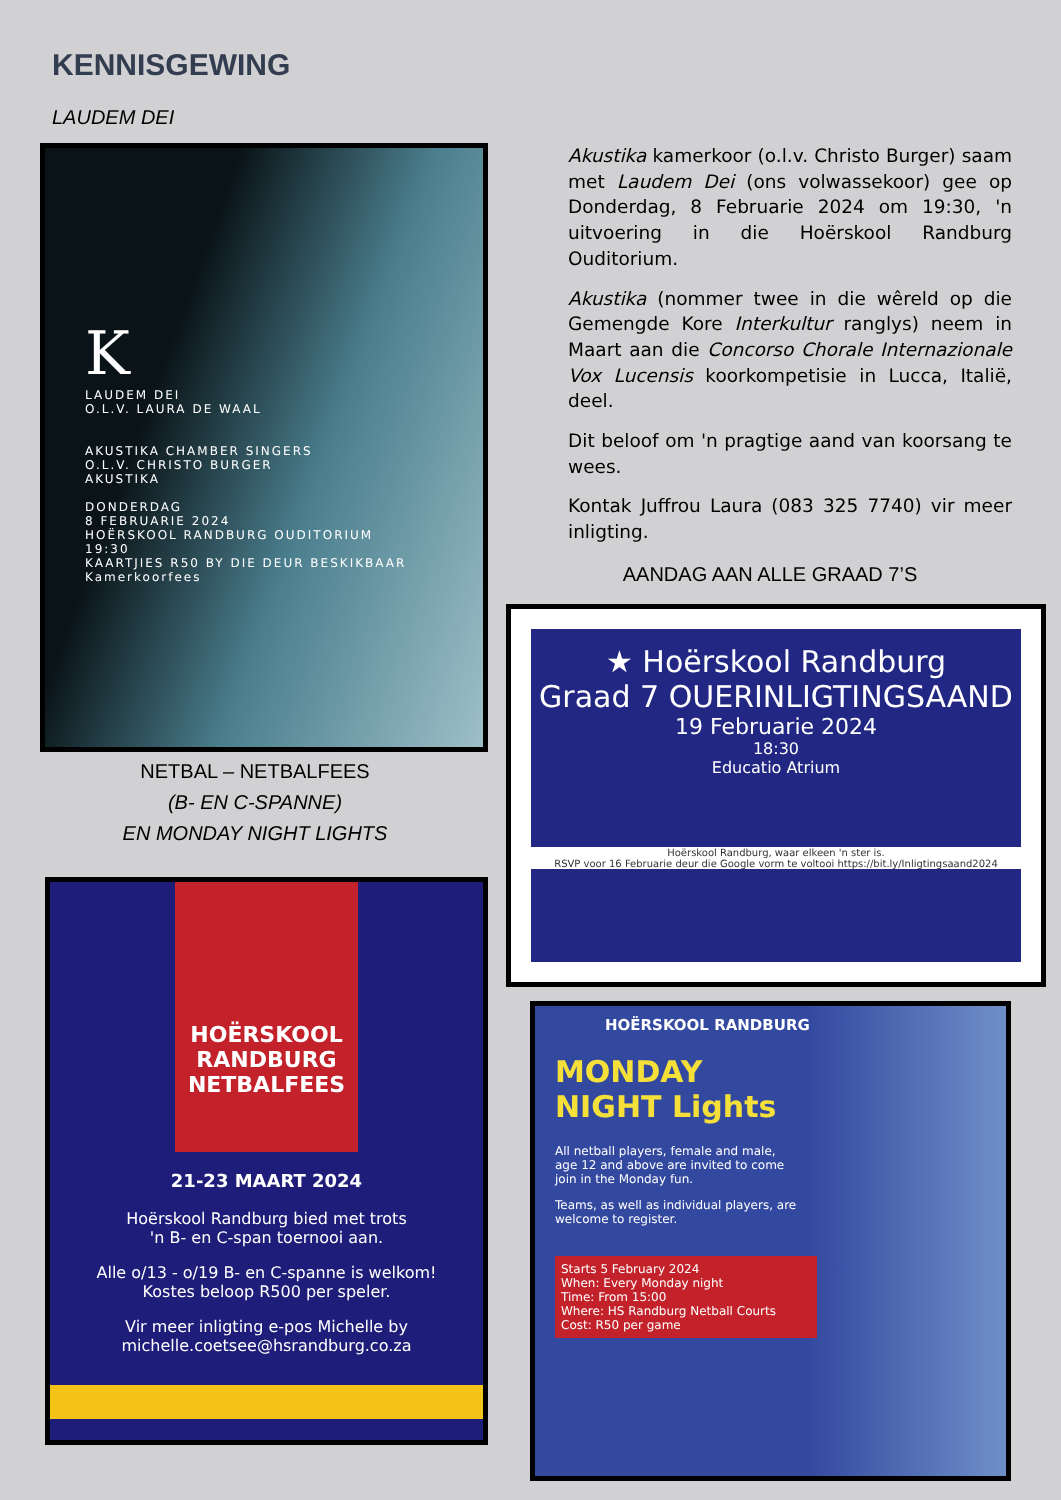KENNISGEWING
LAUDEM DEI
K
LAUDEM DEI
O.L.V. LAURA DE WAAL
AKUSTIKA CHAMBER SINGERS
O.L.V. CHRISTO BURGER
AKUSTIKA
DONDERDAG
8 FEBRUARIE 2024
HOËRSKOOL RANDBURG OUDITORIUM
19:30
KAARTJIES R50 BY DIE DEUR BESKIKBAAR
Kamerkoorfees
Akustika kamerkoor (o.l.v. Christo Burger) saam met Laudem Dei (ons volwassekoor) gee op Donderdag, 8 Februarie 2024 om 19:30, 'n uitvoering in die Hoërskool Randburg Ouditorium.
Akustika (nommer twee in die wêreld op die Gemengde Kore Interkultur ranglys) neem in Maart aan die Concorso Chorale Internazionale Vox Lucensis koorkompetisie in Lucca, Italië, deel.
Dit beloof om 'n pragtige aand van koorsang te wees.
Kontak Juffrou Laura (083 325 7740) vir meer inligting.
AANDAG AAN ALLE GRAAD 7’S
★ Hoërskool Randburg
Graad 7 OUERINLIGTINGSAAND
19 Februarie 2024
18:30
Educatio Atrium
Hoërskool Randburg, waar elkeen 'n ster is.
RSVP voor 16 Februarie deur die Google vorm te voltooi https://bit.ly/Inligtingsaand2024
NETBAL – NETBALFEES
(B- EN C-SPANNE)
EN MONDAY NIGHT LIGHTS
HOËRSKOOL
RANDBURG
NETBALFEES
21-23 MAART 2024
Hoërskool Randburg bied met trots
'n B- en C-span toernooi aan.
Alle o/13 - o/19 B- en C-spanne is welkom!
Kostes beloop R500 per speler.
Vir meer inligting e-pos Michelle by
michelle.coetsee@hsrandburg.co.za
HOËRSKOOL RANDBURG
MONDAY
NIGHT Lights
All netball players, female and male, age 12 and above are invited to come join in the Monday fun.
Teams, as well as individual players, are welcome to register.
Starts 5 February 2024
When: Every Monday night
Time: From 15:00
Where: HS Randburg Netball Courts
Cost: R50 per game